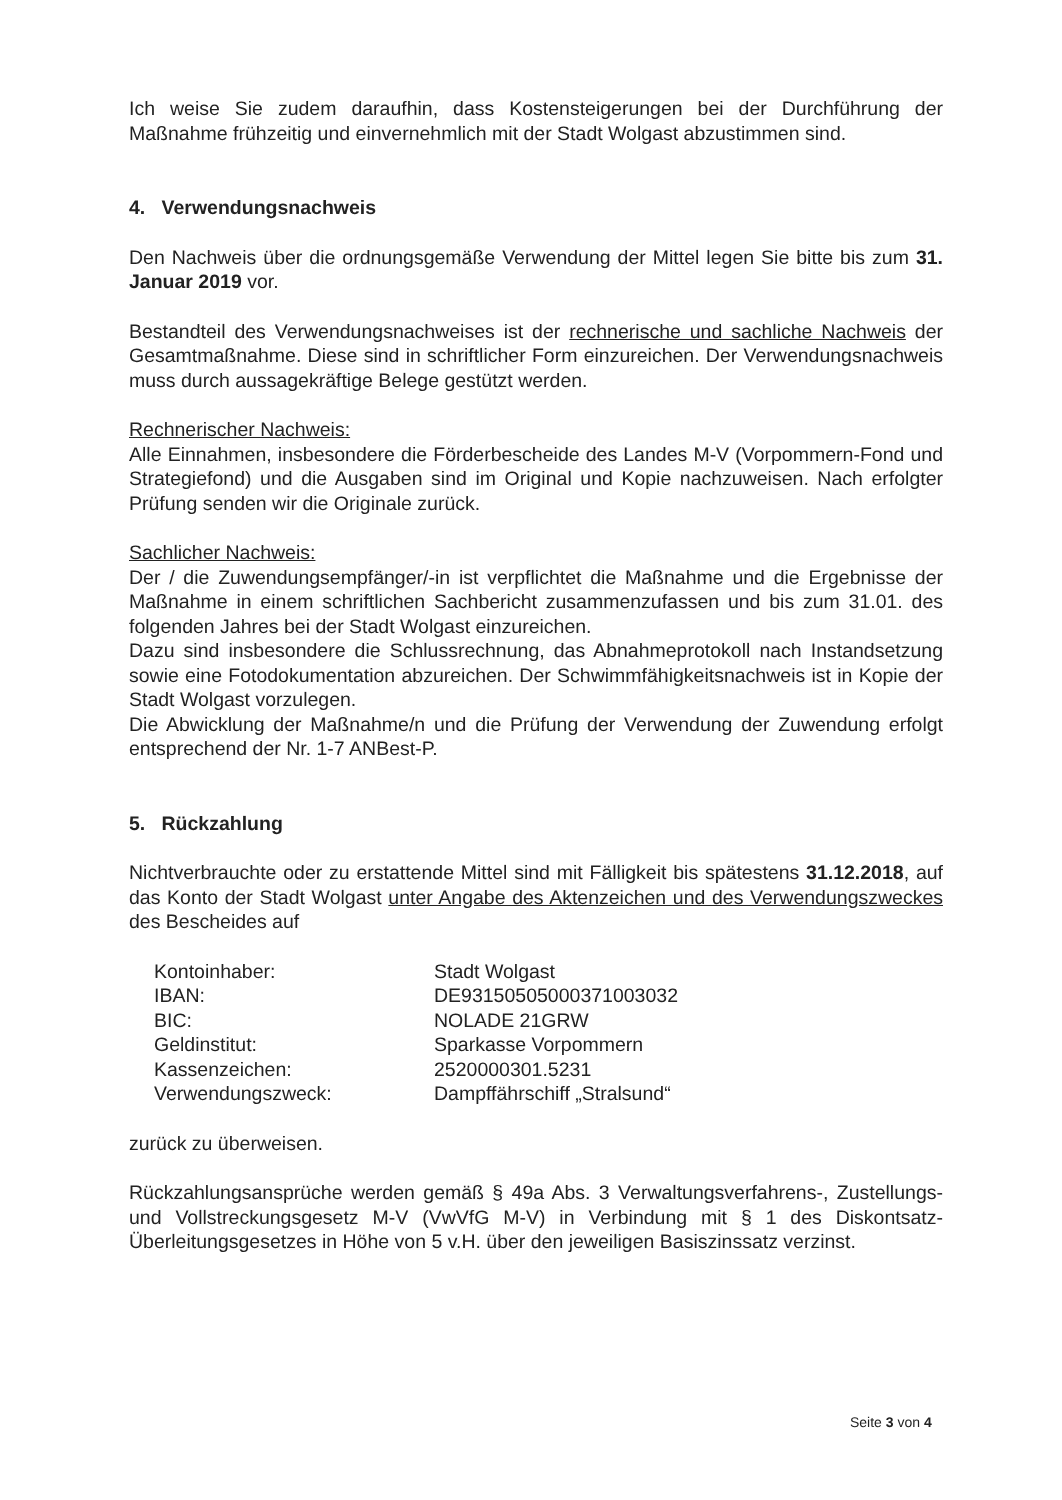Ich weise Sie zudem daraufhin, dass Kostensteigerungen bei der Durchführung der Maßnahme frühzeitig und einvernehmlich mit der Stadt Wolgast abzustimmen sind.
4. Verwendungsnachweis
Den Nachweis über die ordnungsgemäße Verwendung der Mittel legen Sie bitte bis zum 31. Januar 2019 vor.
Bestandteil des Verwendungsnachweises ist der rechnerische und sachliche Nachweis der Gesamtmaßnahme. Diese sind in schriftlicher Form einzureichen. Der Verwendungsnachweis muss durch aussagekräftige Belege gestützt werden.
Rechnerischer Nachweis:
Alle Einnahmen, insbesondere die Förderbescheide des Landes M-V (Vorpommern-Fond und Strategiefond) und die Ausgaben sind im Original und Kopie nachzuweisen. Nach erfolgter Prüfung senden wir die Originale zurück.
Sachlicher Nachweis:
Der / die Zuwendungsempfänger/-in ist verpflichtet die Maßnahme und die Ergebnisse der Maßnahme in einem schriftlichen Sachbericht zusammenzufassen und bis zum 31.01. des folgenden Jahres bei der Stadt Wolgast einzureichen.
Dazu sind insbesondere die Schlussrechnung, das Abnahmeprotokoll nach Instandsetzung sowie eine Fotodokumentation abzureichen. Der Schwimmfähigkeitsnachweis ist in Kopie der Stadt Wolgast vorzulegen.
Die Abwicklung der Maßnahme/n und die Prüfung der Verwendung der Zuwendung erfolgt entsprechend der Nr. 1-7 ANBest-P.
5. Rückzahlung
Nichtverbrauchte oder zu erstattende Mittel sind mit Fälligkeit bis spätestens 31.12.2018, auf das Konto der Stadt Wolgast unter Angabe des Aktenzeichen und des Verwendungszweckes des Bescheides auf
Kontoinhaber: Stadt Wolgast
IBAN: DE93150505000371003032
BIC: NOLADE 21GRW
Geldinstitut: Sparkasse Vorpommern
Kassenzeichen: 2520000301.5231
Verwendungszweck: Dampffährschiff „Stralsund“
zurück zu überweisen.
Rückzahlungsansprüche werden gemäß § 49a Abs. 3 Verwaltungsverfahrens-, Zustellungs- und Vollstreckungsgesetz M-V (VwVfG M-V) in Verbindung mit § 1 des Diskontsatz-Überleitungsgesetzes in Höhe von 5 v.H. über den jeweiligen Basiszinssatz verzinst.
Seite 3 von 4